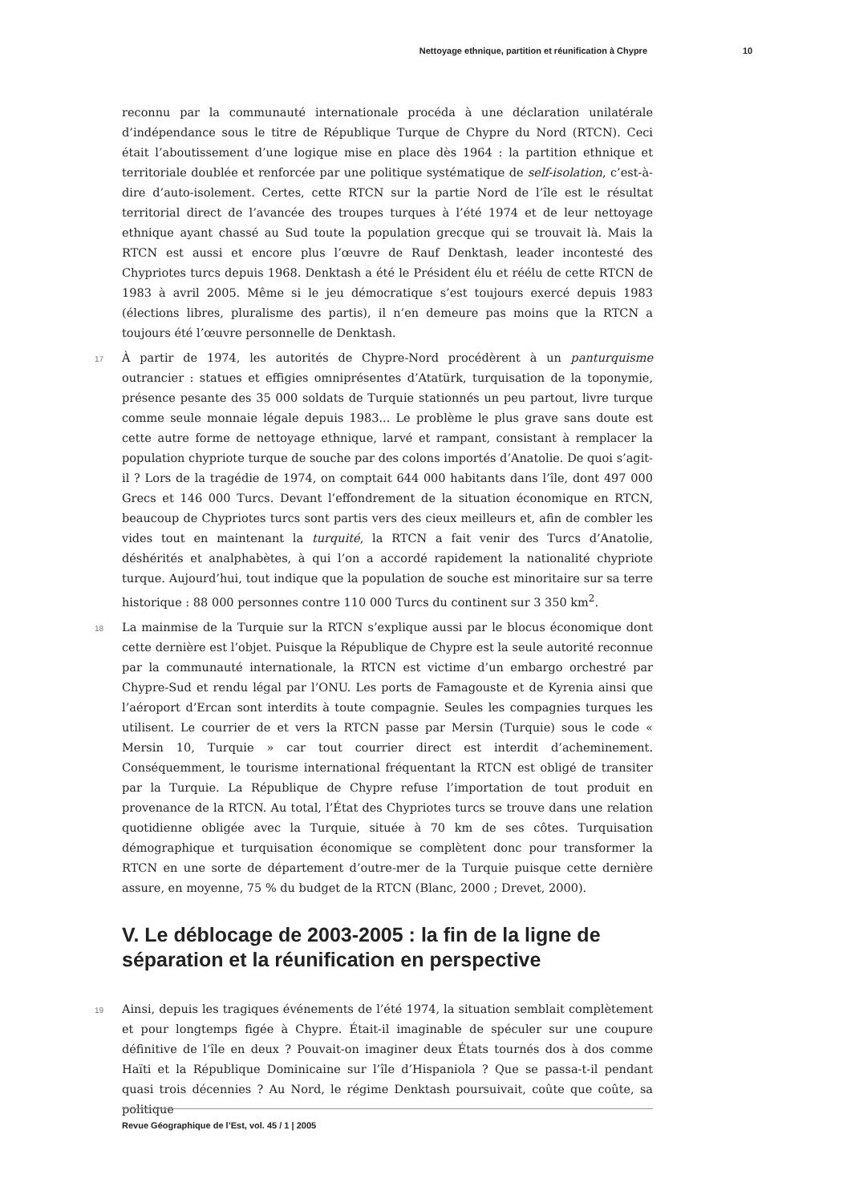Nettoyage ethnique, partition et réunification à Chypre 10
reconnu par la communauté internationale procéda à une déclaration unilatérale d’indépendance sous le titre de République Turque de Chypre du Nord (RTCN). Ceci était l’aboutissement d’une logique mise en place dès 1964 : la partition ethnique et territoriale doublée et renforcée par une politique systématique de self-isolation, c’est-à-dire d’auto-isolement. Certes, cette RTCN sur la partie Nord de l’île est le résultat territorial direct de l’avancée des troupes turques à l’été 1974 et de leur nettoyage ethnique ayant chassé au Sud toute la population grecque qui se trouvait là. Mais la RTCN est aussi et encore plus l’œuvre de Rauf Denktash, leader incontesté des Chypriotes turcs depuis 1968. Denktash a été le Président élu et réélu de cette RTCN de 1983 à avril 2005. Même si le jeu démocratique s’est toujours exercé depuis 1983 (élections libres, pluralisme des partis), il n’en demeure pas moins que la RTCN a toujours été l’œuvre personnelle de Denktash.
17 À partir de 1974, les autorités de Chypre-Nord procédèrent à un panturquisme outrancier : statues et effigies omniprésentes d’Atatürk, turquisation de la toponymie, présence pesante des 35 000 soldats de Turquie stationnés un peu partout, livre turque comme seule monnaie légale depuis 1983... Le problème le plus grave sans doute est cette autre forme de nettoyage ethnique, larvé et rampant, consistant à remplacer la population chypriote turque de souche par des colons importés d’Anatolie. De quoi s’agit-il ? Lors de la tragédie de 1974, on comptait 644 000 habitants dans l’île, dont 497 000 Grecs et 146 000 Turcs. Devant l’effondrement de la situation économique en RTCN, beaucoup de Chypriotes turcs sont partis vers des cieux meilleurs et, afin de combler les vides tout en maintenant la turquité, la RTCN a fait venir des Turcs d’Anatolie, déshérités et analphabètes, à qui l’on a accordé rapidement la nationalité chypriote turque. Aujourd’hui, tout indique que la population de souche est minoritaire sur sa terre historique : 88 000 personnes contre 110 000 Turcs du continent sur 3 350 km<sup>2</sup>.
18 La mainmise de la Turquie sur la RTCN s’explique aussi par le blocus économique dont cette dernière est l’objet. Puisque la République de Chypre est la seule autorité reconnue par la communauté internationale, la RTCN est victime d’un embargo orchestré par Chypre-Sud et rendu légal par l’ONU. Les ports de Famagouste et de Kyrenia ainsi que l’aéroport d’Ercan sont interdits à toute compagnie. Seules les compagnies turques les utilisent. Le courrier de et vers la RTCN passe par Mersin (Turquie) sous le code « Mersin 10, Turquie » car tout courrier direct est interdit d’acheminement. Conséquemment, le tourisme international fréquentant la RTCN est obligé de transiter par la Turquie. La République de Chypre refuse l’importation de tout produit en provenance de la RTCN. Au total, l’État des Chypriotes turcs se trouve dans une relation quotidienne obligée avec la Turquie, située à 70 km de ses côtes. Turquisation démographique et turquisation économique se complètent donc pour transformer la RTCN en une sorte de département d’outre-mer de la Turquie puisque cette dernière assure, en moyenne, 75 % du budget de la RTCN (Blanc, 2000 ; Drevet, 2000).
V. Le déblocage de 2003-2005 : la fin de la ligne de séparation et la réunification en perspective
19 Ainsi, depuis les tragiques événements de l’été 1974, la situation semblait complètement et pour longtemps figée à Chypre. Était-il imaginable de spéculer sur une coupure définitive de l’île en deux ? Pouvait-on imaginer deux États tournés dos à dos comme Haïti et la République Dominicaine sur l’île d’Hispaniola ? Que se passa-t-il pendant quasi trois décennies ? Au Nord, le régime Denktash poursuivait, coûte que coûte, sa politique
Revue Géographique de l’Est, vol. 45 / 1 | 2005